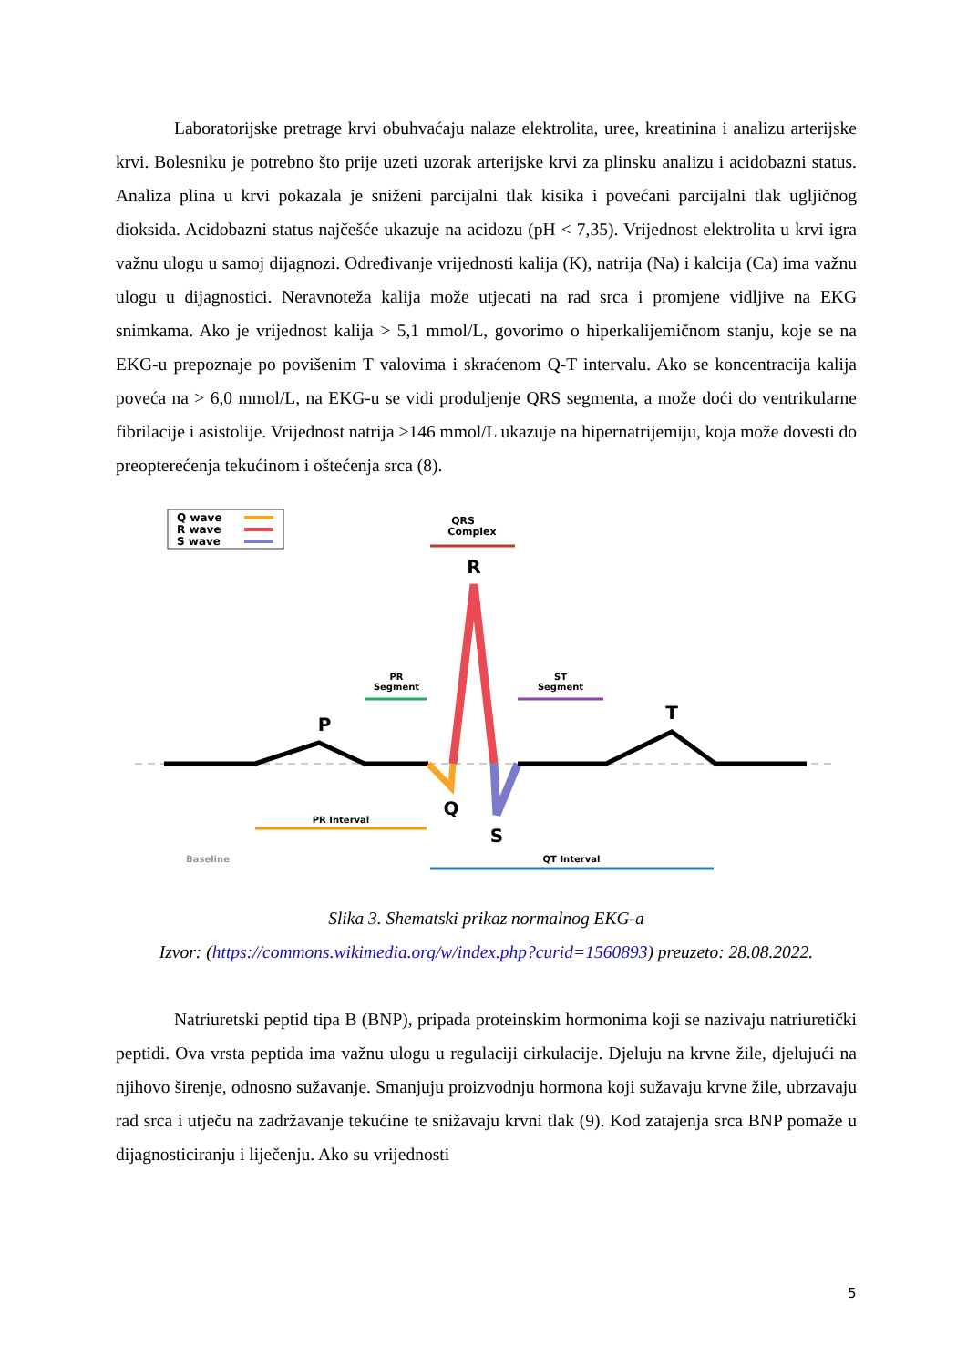Laboratorijske pretrage krvi obuhvaćaju nalaze elektrolita, uree, kreatinina i analizu arterijske krvi. Bolesniku je potrebno što prije uzeti uzorak arterijske krvi za plinsku analizu i acidobazni status. Analiza plina u krvi pokazala je sniženi parcijalni tlak kisika i povećani parcijalni tlak ugljičnog dioksida. Acidobazni status najčešće ukazuje na acidozu (pH < 7,35). Vrijednost elektrolita u krvi igra važnu ulogu u samoj dijagnozi. Određivanje vrijednosti kalija (K), natrija (Na) i kalcija (Ca) ima važnu ulogu u dijagnostici. Neravnoteža kalija može utjecati na rad srca i promjene vidljive na EKG snimkama. Ako je vrijednost kalija > 5,1 mmol/L, govorimo o hiperkalijemičnom stanju, koje se na EKG-u prepoznaje po povišenim T valovima i skraćenom Q-T intervalu. Ako se koncentracija kalija poveća na > 6,0 mmol/L, na EKG-u se vidi produljenje QRS segmenta, a može doći do ventrikularne fibrilacije i asistolije. Vrijednost natrija >146 mmol/L ukazuje na hipernatrijemiju, koja može dovesti do preopterećenja tekućinom i oštećenja srca (8).
Q wave
R wave
S wave
QRS
Complex
R
PR
Segment
ST
Segment
P
T
Q
S
PR Interval
Baseline
QT Interval
Slika 3. Shematski prikaz normalnog EKG-a
Izvor: (https://commons.wikimedia.org/w/index.php?curid=1560893) preuzeto: 28.08.2022.
Natriuretski peptid tipa B (BNP), pripada proteinskim hormonima koji se nazivaju natriuretički peptidi. Ova vrsta peptida ima važnu ulogu u regulaciji cirkulacije. Djeluju na krvne žile, djelujući na njihovo širenje, odnosno sužavanje. Smanjuju proizvodnju hormona koji sužavaju krvne žile, ubrzavaju rad srca i utječu na zadržavanje tekućine te snižavaju krvni tlak (9). Kod zatajenja srca BNP pomaže u dijagnosticiranju i liječenju. Ako su vrijednosti
5